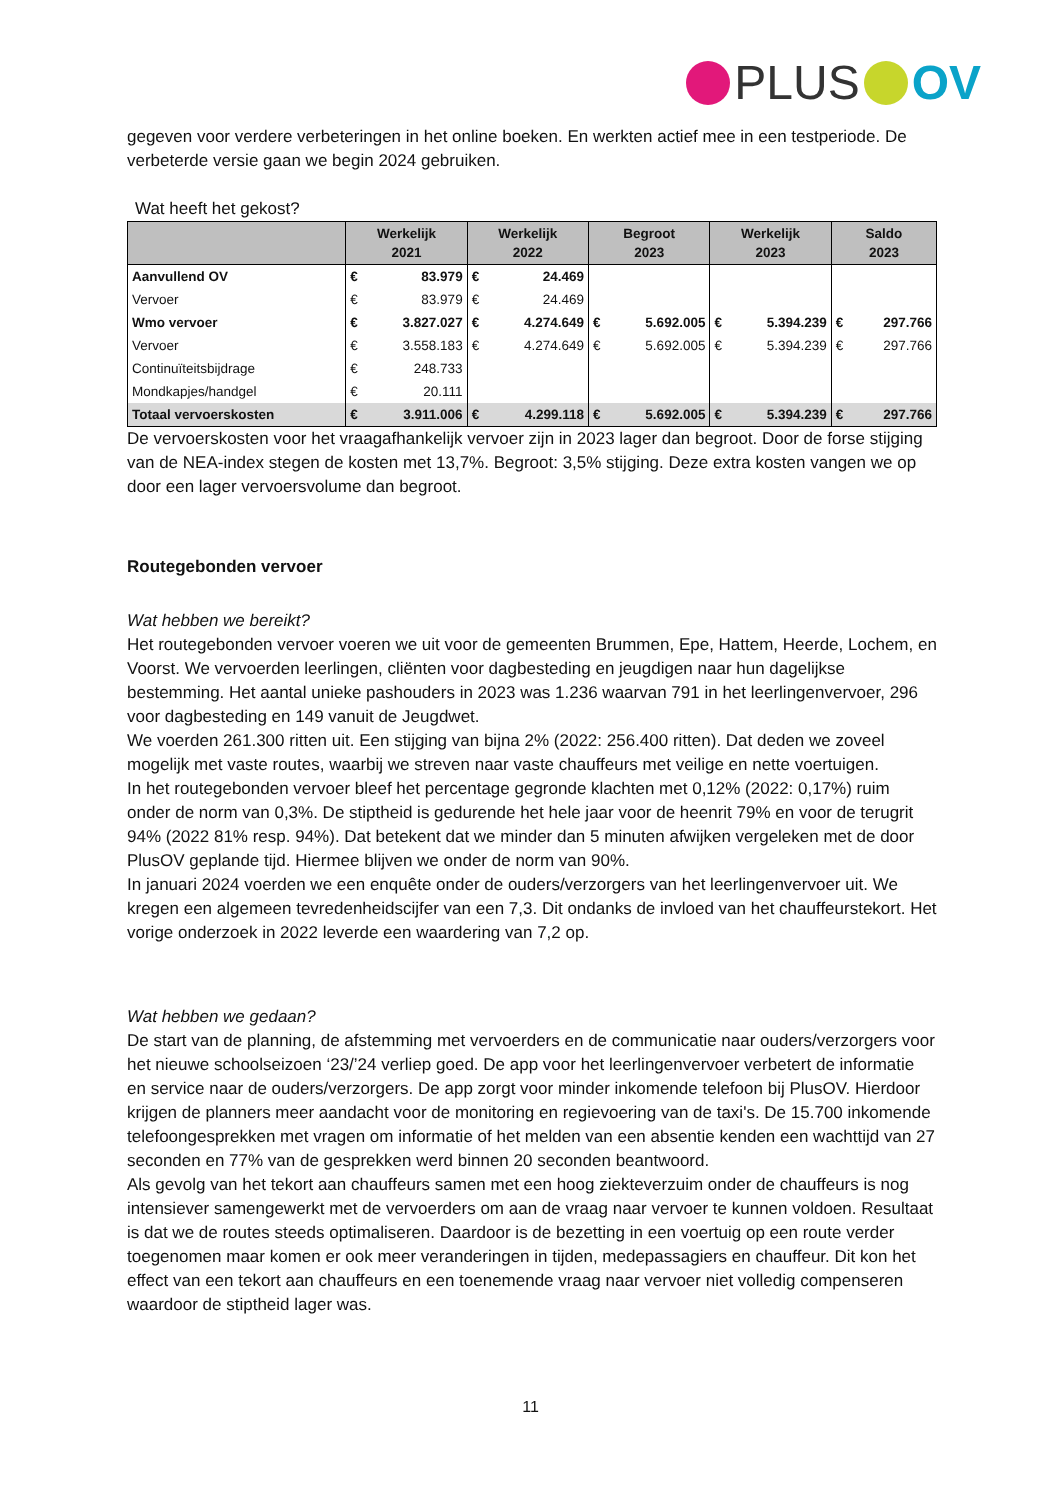PLUS OV
gegeven voor verdere verbeteringen in het online boeken. En werkten actief mee in een testperiode. De verbeterde versie gaan we begin 2024 gebruiken.
Wat heeft het gekost?
| | Werkelijk 2021 | | Werkelijk 2022 | | Begroot 2023 | | Werkelijk 2023 | | Saldo 2023 | |
| --- | --- | --- | --- | --- | --- | --- | --- | --- | --- | --- |
| Aanvullend OV | € | 83.979 | € | 24.469 | | | | | | |
| Vervoer | € | 83.979 | € | 24.469 | | | | | | |
| Wmo vervoer | € | 3.827.027 | € | 4.274.649 | € | 5.692.005 | € | 5.394.239 | € | 297.766 |
| Vervoer | € | 3.558.183 | € | 4.274.649 | € | 5.692.005 | € | 5.394.239 | € | 297.766 |
| Continuïteitsbijdrage | € | 248.733 | | | | | | | | |
| Mondkapjes/handgel | € | 20.111 | | | | | | | | |
| Totaal vervoerskosten | € | 3.911.006 | € | 4.299.118 | € | 5.692.005 | € | 5.394.239 | € | 297.766 |
De vervoerskosten voor het vraagafhankelijk vervoer zijn in 2023 lager dan begroot. Door de forse stijging van de NEA-index stegen de kosten met 13,7%. Begroot: 3,5% stijging. Deze extra kosten vangen we op door een lager vervoersvolume dan begroot.
Routegebonden vervoer
Wat hebben we bereikt?
Het routegebonden vervoer voeren we uit voor de gemeenten Brummen, Epe, Hattem, Heerde, Lochem, en Voorst. We vervoerden leerlingen, cliënten voor dagbesteding en jeugdigen naar hun dagelijkse bestemming. Het aantal unieke pashouders in 2023 was 1.236 waarvan 791 in het leerlingenvervoer, 296 voor dagbesteding en 149 vanuit de Jeugdwet.
We voerden 261.300 ritten uit. Een stijging van bijna 2% (2022: 256.400 ritten). Dat deden we zoveel mogelijk met vaste routes, waarbij we streven naar vaste chauffeurs met veilige en nette voertuigen.
In het routegebonden vervoer bleef het percentage gegronde klachten met 0,12% (2022: 0,17%) ruim onder de norm van 0,3%. De stiptheid is gedurende het hele jaar voor de heenrit 79% en voor de terugrit 94% (2022 81% resp. 94%). Dat betekent dat we minder dan 5 minuten afwijken vergeleken met de door PlusOV geplande tijd. Hiermee blijven we onder de norm van 90%.
In januari 2024 voerden we een enquête onder de ouders/verzorgers van het leerlingenvervoer uit. We kregen een algemeen tevredenheidscijfer van een 7,3. Dit ondanks de invloed van het chauffeurstekort. Het vorige onderzoek in 2022 leverde een waardering van 7,2 op.
Wat hebben we gedaan?
De start van de planning, de afstemming met vervoerders en de communicatie naar ouders/verzorgers voor het nieuwe schoolseizoen ‘23/’24 verliep goed. De app voor het leerlingenvervoer verbetert de informatie en service naar de ouders/verzorgers. De app zorgt voor minder inkomende telefoon bij PlusOV. Hierdoor krijgen de planners meer aandacht voor de monitoring en regievoering van de taxi's. De 15.700 inkomende telefoongesprekken met vragen om informatie of het melden van een absentie kenden een wachttijd van 27 seconden en 77% van de gesprekken werd binnen 20 seconden beantwoord.
Als gevolg van het tekort aan chauffeurs samen met een hoog ziekteverzuim onder de chauffeurs is nog intensiever samengewerkt met de vervoerders om aan de vraag naar vervoer te kunnen voldoen. Resultaat is dat we de routes steeds optimaliseren. Daardoor is de bezetting in een voertuig op een route verder toegenomen maar komen er ook meer veranderingen in tijden, medepassagiers en chauffeur. Dit kon het effect van een tekort aan chauffeurs en een toenemende vraag naar vervoer niet volledig compenseren waardoor de stiptheid lager was.
11